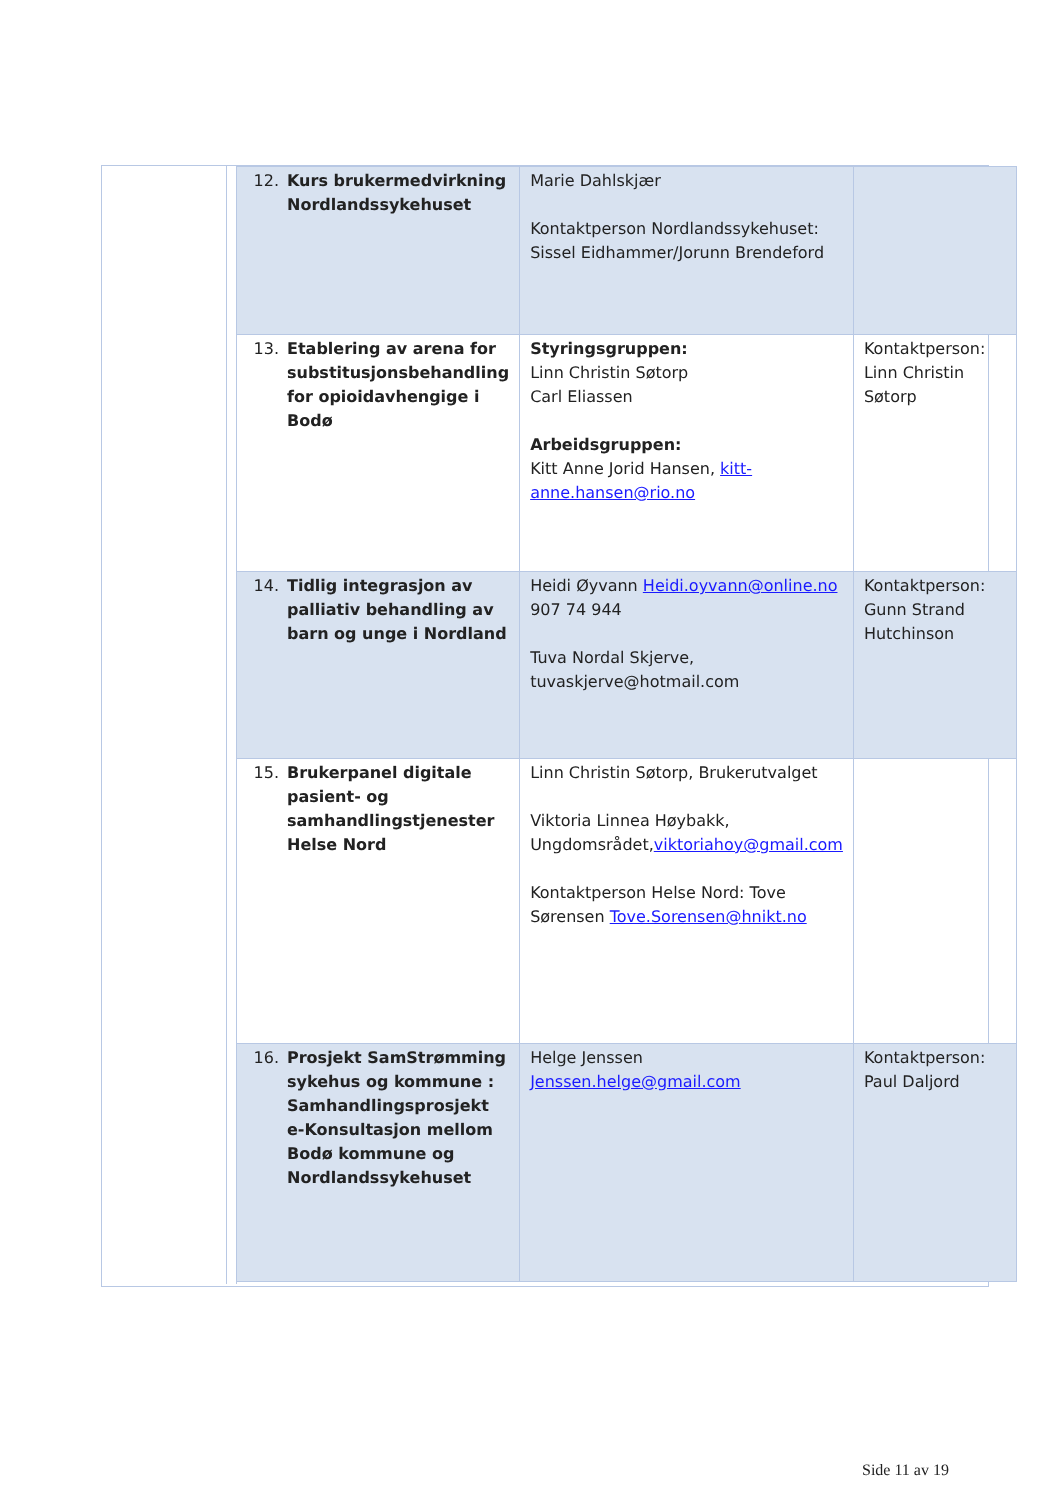| 12. Kurs brukermedvirkning Nordlandssykehuset | Marie Dahlskjær Kontaktperson Nordlandssykehuset: Sissel Eidhammer/Jorunn Brendeford | |
| 13. Etablering av arena for substitusjonsbehandling for opioidavhengige i Bodø | Styringsgruppen: Linn Christin Søtorp Carl Eliassen Arbeidsgruppen: Kitt Anne Jorid Hansen, kitt-anne.hansen@rio.no | Kontaktperson: Linn Christin Søtorp |
| 14. Tidlig integrasjon av palliativ behandling av barn og unge i Nordland | Heidi Øyvann Heidi.oyvann@online.no 907 74 944 Tuva Nordal Skjerve, tuvaskjerve@hotmail.com | Kontaktperson: Gunn Strand Hutchinson |
| 15. Brukerpanel digitale pasient- og samhandlingstjenester Helse Nord | Linn Christin Søtorp, Brukerutvalget Viktoria Linnea Høybakk, Ungdomsrådet, viktoriahoy@gmail.com Kontaktperson Helse Nord: Tove Sørensen Tove.Sorensen@hnikt.no | |
| 16. Prosjekt SamStrømming sykehus og kommune : Samhandlingsprosjekt e-Konsultasjon mellom Bodø kommune og Nordlandssykehuset | Helge Jenssen Jenssen.helge@gmail.com | Kontaktperson: Paul Daljord |
Side 11 av 19